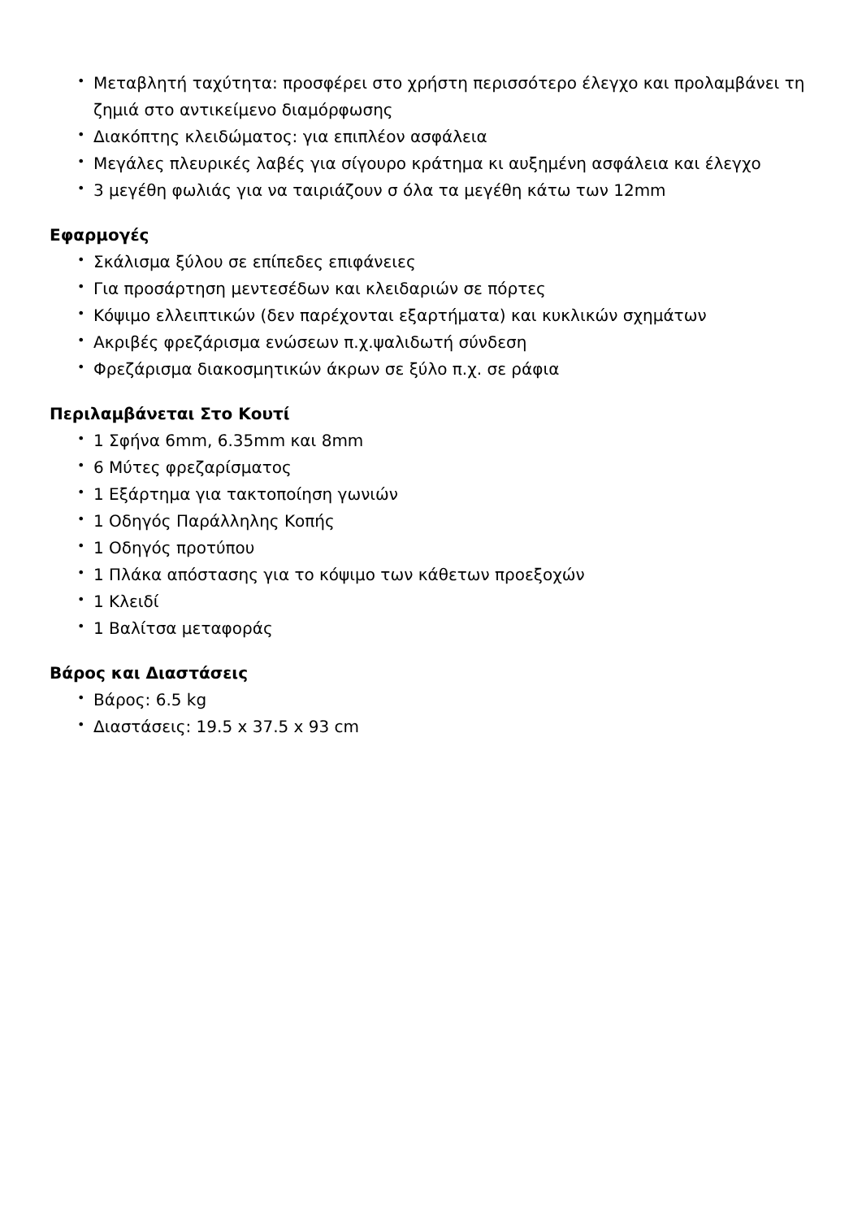• Μεταβλητή ταχύτητα: προσφέρει στο χρήστη περισσότερο έλεγχο και προλαμβάνει τη ζημιά στο αντικείμενο διαμόρφωσης
• Διακόπτης κλειδώματος: για επιπλέον ασφάλεια
• Μεγάλες πλευρικές λαβές για σίγουρο κράτημα κι αυξημένη ασφάλεια και έλεγχο
• 3 μεγέθη φωλιάς για να ταιριάζουν σ όλα τα μεγέθη κάτω των 12mm
Εφαρμογές
• Σκάλισμα ξύλου σε επίπεδες επιφάνειες
• Για προσάρτηση μεντεσέδων και κλειδαριών σε πόρτες
• Κόψιμο ελλειπτικών (δεν παρέχονται εξαρτήματα) και κυκλικών σχημάτων
• Ακριβές φρεζάρισμα ενώσεων π.χ.ψαλιδωτή σύνδεση
• Φρεζάρισμα διακοσμητικών άκρων σε ξύλο π.χ. σε ράφια
Περιλαμβάνεται Στο Κουτί
• 1 Σφήνα 6mm, 6.35mm και 8mm
• 6 Μύτες φρεζαρίσματος
• 1 Εξάρτημα για τακτοποίηση γωνιών
• 1 Οδηγός Παράλληλης Κοπής
• 1 Οδηγός προτύπου
• 1 Πλάκα απόστασης για το κόψιμο των κάθετων προεξοχών
• 1 Κλειδί
• 1 Βαλίτσα μεταφοράς
Βάρος και Διαστάσεις
• Βάρος: 6.5 kg
• Διαστάσεις: 19.5 x 37.5 x 93 cm